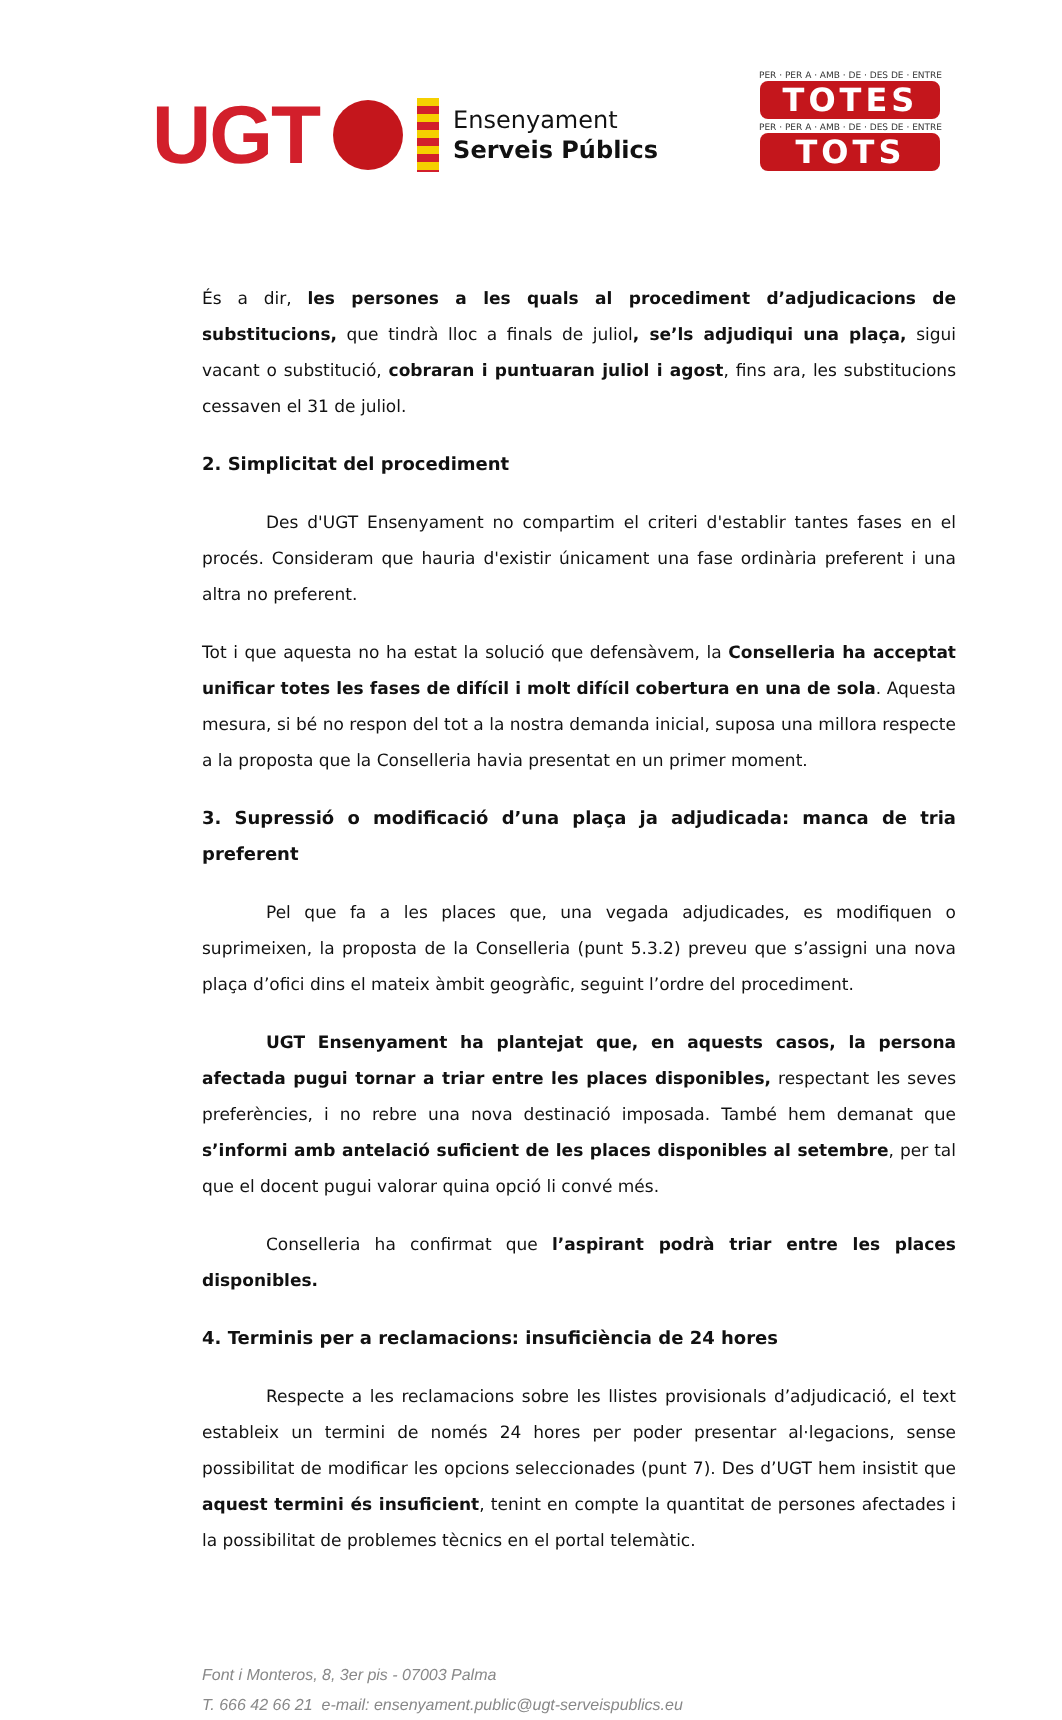UGT
Ensenyament
Serveis Públics
PER · PER A · AMB · DE · DES DE · ENTRE
TOTES
PER · PER A · AMB · DE · DES DE · ENTRE
TOTS
És a dir, les persones a les quals al procediment d’adjudicacions de substitucions, que tindrà lloc a finals de juliol, se’ls adjudiqui una plaça, sigui vacant o substitució, cobraran i puntuaran juliol i agost, fins ara, les substitucions cessaven el 31 de juliol.
2. Simplicitat del procediment
Des d'UGT Ensenyament no compartim el criteri d'establir tantes fases en el procés. Consideram que hauria d'existir únicament una fase ordinària preferent i una altra no preferent.
Tot i que aquesta no ha estat la solució que defensàvem, la Conselleria ha acceptat unificar totes les fases de difícil i molt difícil cobertura en una de sola. Aquesta mesura, si bé no respon del tot a la nostra demanda inicial, suposa una millora respecte a la proposta que la Conselleria havia presentat en un primer moment.
3. Supressió o modificació d’una plaça ja adjudicada: manca de tria preferent
Pel que fa a les places que, una vegada adjudicades, es modifiquen o suprimeixen, la proposta de la Conselleria (punt 5.3.2) preveu que s’assigni una nova plaça d’ofici dins el mateix àmbit geogràfic, seguint l’ordre del procediment.
UGT Ensenyament ha plantejat que, en aquests casos, la persona afectada pugui tornar a triar entre les places disponibles, respectant les seves preferències, i no rebre una nova destinació imposada. També hem demanat que s’informi amb antelació suficient de les places disponibles al setembre, per tal que el docent pugui valorar quina opció li convé més.
Conselleria ha confirmat que l’aspirant podrà triar entre les places disponibles.
4. Terminis per a reclamacions: insuficiència de 24 hores
Respecte a les reclamacions sobre les llistes provisionals d’adjudicació, el text estableix un termini de només 24 hores per poder presentar al·legacions, sense possibilitat de modificar les opcions seleccionades (punt 7). Des d’UGT hem insistit que aquest termini és insuficient, tenint en compte la quantitat de persones afectades i la possibilitat de problemes tècnics en el portal telemàtic.
Font i Monteros, 8, 3er pis - 07003 Palma
T. 666 42 66 21 e-mail: ensenyament.public@ugt-serveispublics.eu